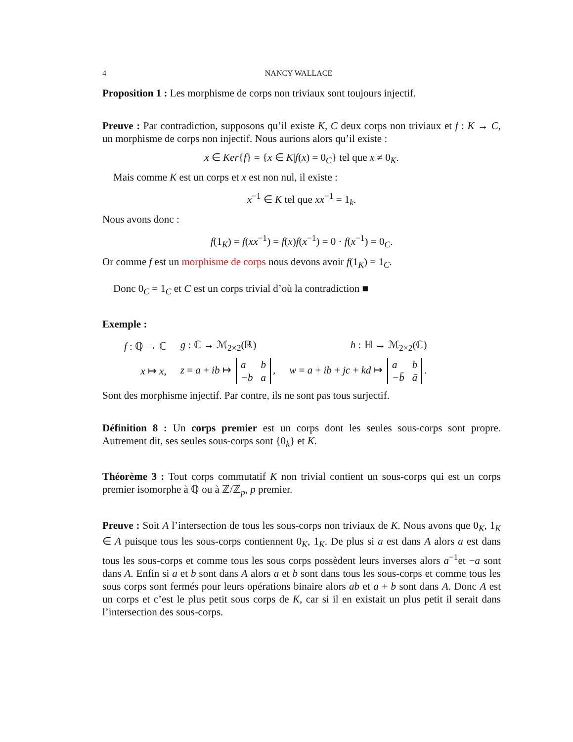4 NANCY WALLACE
Proposition 1 : Les morphisme de corps non triviaux sont toujours injectif.
Preuve : Par contradiction, supposons qu’il existe K, C deux corps non triviaux et f : K → C, un morphisme de corps non injectif. Nous aurions alors qu’il existe :
x ∈ Ker{f} = {x ∈ K|f(x) = 0<sub>C</sub>} tel que x ≠ 0<sub>K</sub>.
Mais comme K est un corps et x est non nul, il existe :
x<sup>−1</sup> ∈ K tel que xx<sup>−1</sup> = 1<sub>k</sub>.
Nous avons donc :
f(1<sub>K</sub>) = f(xx<sup>−1</sup>) = f(x)f(x<sup>−1</sup>) = 0 · f(x<sup>−1</sup>) = 0<sub>C</sub>.
Or comme f est un morphisme de corps nous devons avoir f(1<sub>K</sub>) = 1<sub>C</sub>.
Donc 0<sub>C</sub> = 1<sub>C</sub> et C est un corps trivial d’où la contradiction ■
Exemple :
| f : ℚ → ℂ | g : ℂ → ℳ<sub>2×2</sub>(ℝ) | h : ℍ → ℳ<sub>2×2</sub>(ℂ) |
| x ↦ x , | z = a + ib ↦ / a / b / / −b / a / , | w = a + ib + jc + kd ↦ / a / b / / −b̄ / ā / . |
Sont des morphisme injectif. Par contre, ils ne sont pas tous surjectif.
Définition 8 : Un corps premier est un corps dont les seules sous-corps sont propre. Autrement dit, ses seules sous-corps sont {0<sub>k</sub>} et K.
Théorème 3 : Tout corps commutatif K non trivial contient un sous-corps qui est un corps premier isomorphe à ℚ ou à ℤ/ℤ<sub>p</sub>, p premier.
Preuve : Soit A l’intersection de tous les sous-corps non triviaux de K. Nous avons que 0<sub>K</sub>, 1<sub>K</sub> ∈ A puisque tous les sous-corps contiennent 0<sub>K</sub>, 1<sub>K</sub>. De plus si a est dans A alors a est dans tous les sous-corps et comme tous les sous corps possèdent leurs inverses alors a<sup>−1</sup>et −a sont dans A. Enfin si a et b sont dans A alors a et b sont dans tous les sous-corps et comme tous les sous corps sont fermés pour leurs opérations binaire alors ab et a + b sont dans A. Donc A est un corps et c’est le plus petit sous corps de K, car si il en existait un plus petit il serait dans l’intersection des sous-corps.